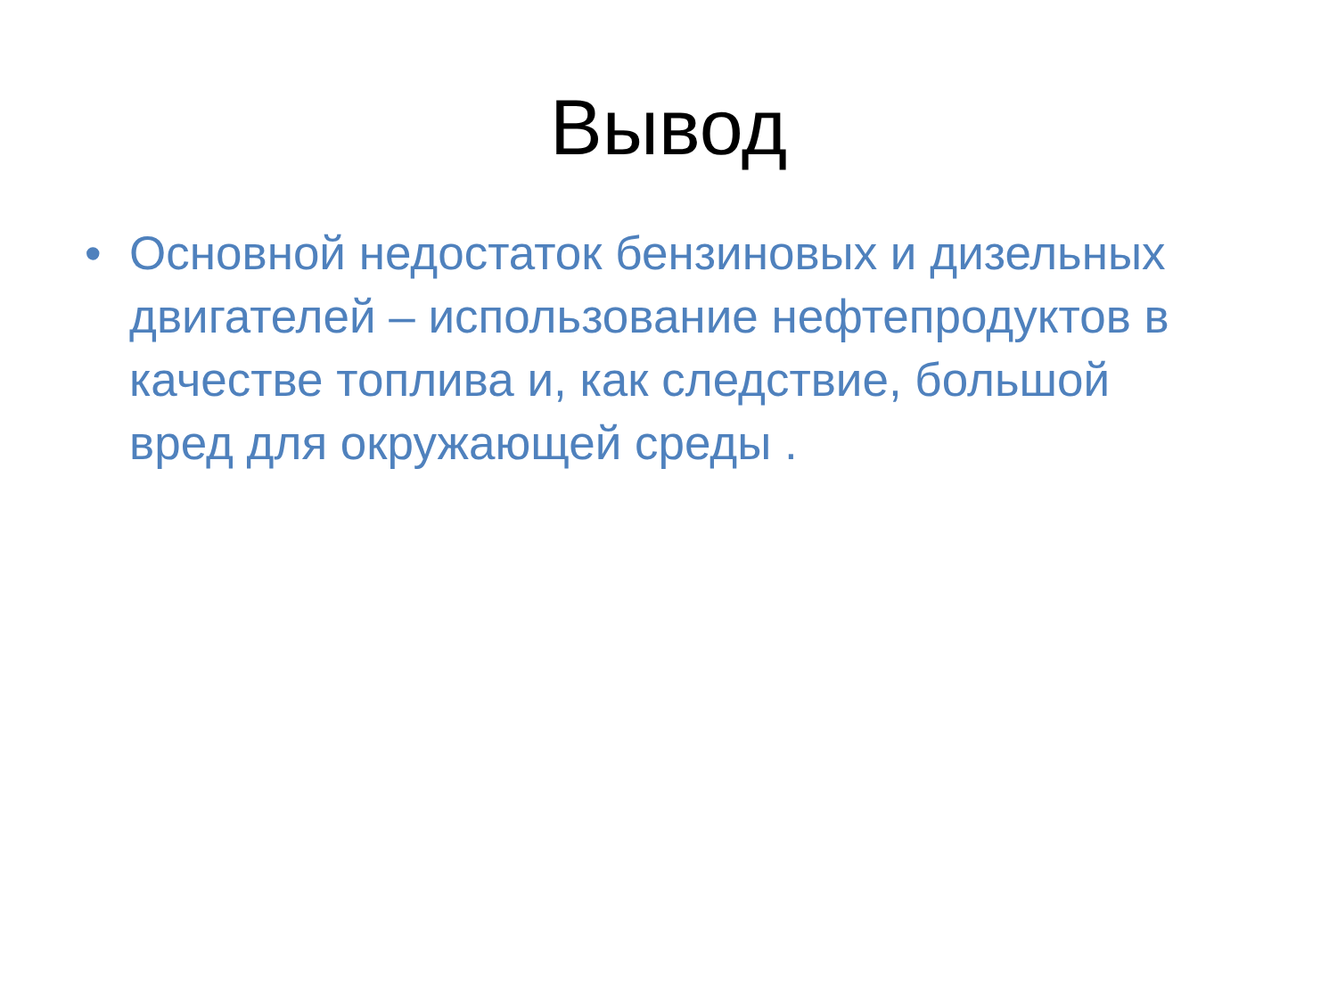Вывод
• Основной недостаток бензиновых и дизельных двигателей – использование нефтепродуктов в качестве топлива и, как следствие, большой вред для окружающей среды .